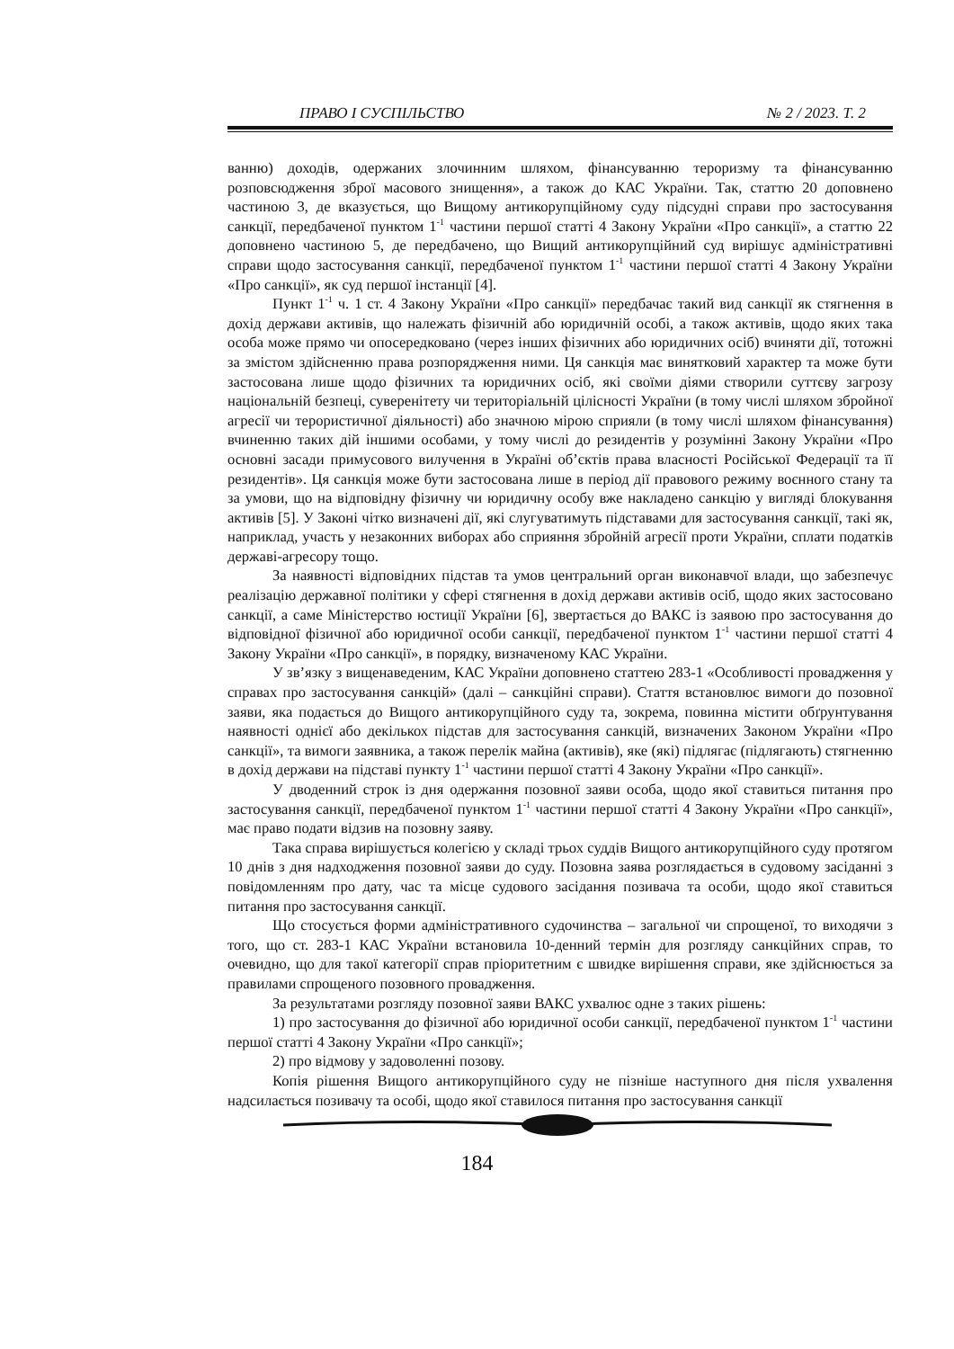ПРАВО І СУСПІЛЬСТВО № 2 / 2023. Т. 2
ванню) доходів, одержаних злочинним шляхом, фінансуванню тероризму та фінансуванню розповсюдження зброї масового знищення», а також до КАС України. Так, статтю 20 доповнено частиною 3, де вказується, що Вищому антикорупційному суду підсудні справи про застосування санкції, передбаченої пунктом 1<sup>-1</sup> частини першої статті 4 Закону України «Про санкції», а статтю 22 доповнено частиною 5, де передбачено, що Вищий антикорупційний суд вирішує адміністративні справи щодо застосування санкції, передбаченої пунктом 1<sup>-1</sup> частини першої статті 4 Закону України «Про санкції», як суд першої інстанції [4].
Пункт 1<sup>-1</sup> ч. 1 ст. 4 Закону України «Про санкції» передбачає такий вид санкції як стягнення в дохід держави активів, що належать фізичній або юридичній особі, а також активів, щодо яких така особа може прямо чи опосередковано (через інших фізичних або юридичних осіб) вчиняти дії, тотожні за змістом здійсненню права розпорядження ними. Ця санкція має винятковий характер та може бути застосована лише щодо фізичних та юридичних осіб, які своїми діями створили суттєву загрозу національній безпеці, суверенітету чи територіальній цілісності України (в тому числі шляхом збройної агресії чи терористичної діяльності) або значною мірою сприяли (в тому числі шляхом фінансування) вчиненню таких дій іншими особами, у тому числі до резидентів у розумінні Закону України «Про основні засади примусового вилучення в Україні об’єктів права власності Російської Федерації та її резидентів». Ця санкція може бути застосована лише в період дії правового режиму воєнного стану та за умови, що на відповідну фізичну чи юридичну особу вже накладено санкцію у вигляді блокування активів [5]. У Законі чітко визначені дії, які слугуватимуть підставами для застосування санкції, такі як, наприклад, участь у незаконних виборах або сприяння збройній агресії проти України, сплати податків державі-агресору тощо.
За наявності відповідних підстав та умов центральний орган виконавчої влади, що забезпечує реалізацію державної політики у сфері стягнення в дохід держави активів осіб, щодо яких застосовано санкції, а саме Міністерство юстиції України [6], звертається до ВАКС із заявою про застосування до відповідної фізичної або юридичної особи санкції, передбаченої пунктом 1<sup>-1</sup> частини першої статті 4 Закону України «Про санкції», в порядку, визначеному КАС України.
У зв’язку з вищенаведеним, КАС України доповнено статтею 283-1 «Особливості провадження у справах про застосування санкцій» (далі – санкційні справи). Стаття встановлює вимоги до позовної заяви, яка подається до Вищого антикорупційного суду та, зокрема, повинна містити обґрунтування наявності однієї або декількох підстав для застосування санкцій, визначених Законом України «Про санкції», та вимоги заявника, а також перелік майна (активів), яке (які) підлягає (підлягають) стягненню в дохід держави на підставі пункту 1<sup>-1</sup> частини першої статті 4 Закону України «Про санкції».
У дводенний строк із дня одержання позовної заяви особа, щодо якої ставиться питання про застосування санкції, передбаченої пунктом 1<sup>-1</sup> частини першої статті 4 Закону України «Про санкції», має право подати відзив на позовну заяву.
Така справа вирішується колегією у складі трьох суддів Вищого антикорупційного суду протягом 10 днів з дня надходження позовної заяви до суду. Позовна заява розглядається в судовому засіданні з повідомленням про дату, час та місце судового засідання позивача та особи, щодо якої ставиться питання про застосування санкції.
Що стосується форми адміністративного судочинства – загальної чи спрощеної, то виходячи з того, що ст. 283-1 КАС України встановила 10-денний термін для розгляду санкційних справ, то очевидно, що для такої категорії справ пріоритетним є швидке вирішення справи, яке здійснюється за правилами спрощеного позовного провадження.
За результатами розгляду позовної заяви ВАКС ухвалює одне з таких рішень:
1) про застосування до фізичної або юридичної особи санкції, передбаченої пунктом 1<sup>-1</sup> частини першої статті 4 Закону України «Про санкції»;
2) про відмову у задоволенні позову.
Копія рішення Вищого антикорупційного суду не пізніше наступного дня після ухвалення надсилається позивачу та особі, щодо якої ставилося питання про застосування санкції
184